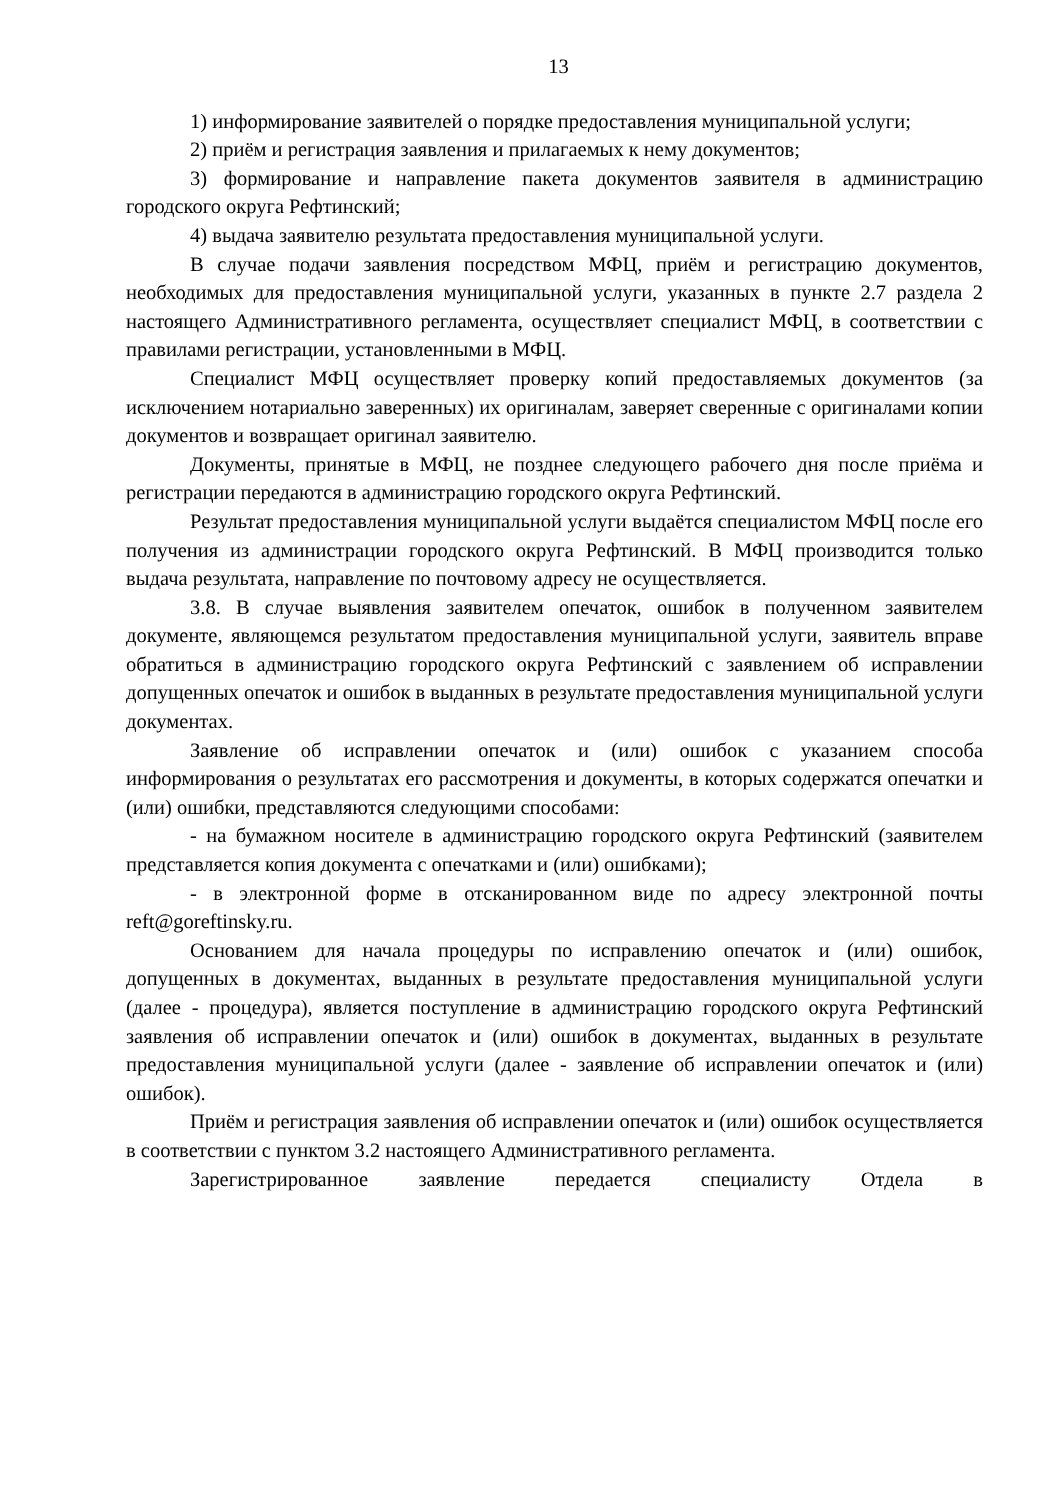13
1) информирование заявителей о порядке предоставления муниципальной услуги;
2) приём и регистрация заявления и прилагаемых к нему документов;
3) формирование и направление пакета документов заявителя в администрацию городского округа Рефтинский;
4) выдача заявителю результата предоставления муниципальной услуги.
В случае подачи заявления посредством МФЦ, приём и регистрацию документов, необходимых для предоставления муниципальной услуги, указанных в пункте 2.7 раздела 2 настоящего Административного регламента, осуществляет специалист МФЦ, в соответствии с правилами регистрации, установленными в МФЦ.
Специалист МФЦ осуществляет проверку копий предоставляемых документов (за исключением нотариально заверенных) их оригиналам, заверяет сверенные с оригиналами копии документов и возвращает оригинал заявителю.
Документы, принятые в МФЦ, не позднее следующего рабочего дня после приёма и регистрации передаются в администрацию городского округа Рефтинский.
Результат предоставления муниципальной услуги выдаётся специалистом МФЦ после его получения из администрации городского округа Рефтинский. В МФЦ производится только выдача результата, направление по почтовому адресу не осуществляется.
3.8. В случае выявления заявителем опечаток, ошибок в полученном заявителем документе, являющемся результатом предоставления муниципальной услуги, заявитель вправе обратиться в администрацию городского округа Рефтинский с заявлением об исправлении допущенных опечаток и ошибок в выданных в результате предоставления муниципальной услуги документах.
Заявление об исправлении опечаток и (или) ошибок с указанием способа информирования о результатах его рассмотрения и документы, в которых содержатся опечатки и (или) ошибки, представляются следующими способами:
- на бумажном носителе в администрацию городского округа Рефтинский (заявителем представляется копия документа с опечатками и (или) ошибками);
- в электронной форме в отсканированном виде по адресу электронной почты reft@goreftinsky.ru.
Основанием для начала процедуры по исправлению опечаток и (или) ошибок, допущенных в документах, выданных в результате предоставления муниципальной услуги (далее - процедура), является поступление в администрацию городского округа Рефтинский заявления об исправлении опечаток и (или) ошибок в документах, выданных в результате предоставления муниципальной услуги (далее - заявление об исправлении опечаток и (или) ошибок).
Приём и регистрация заявления об исправлении опечаток и (или) ошибок осуществляется в соответствии с пунктом 3.2 настоящего Административного регламента.
Зарегистрированное заявление передается специалисту Отдела в